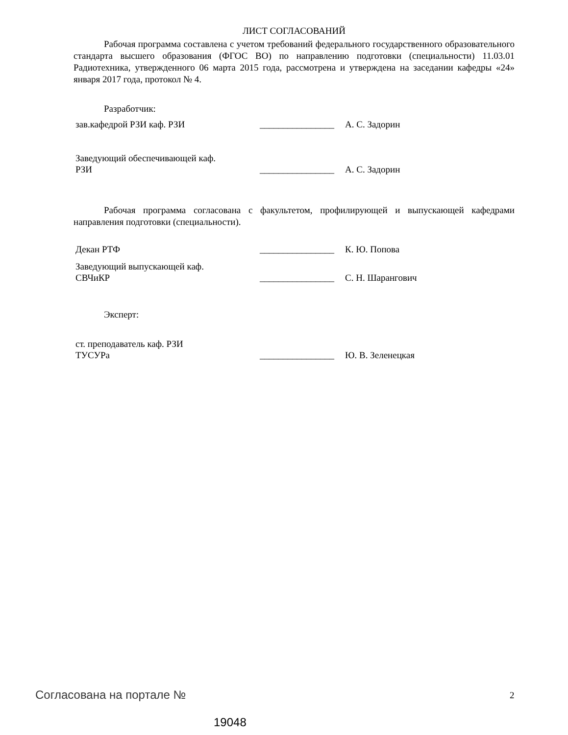ЛИСТ СОГЛАСОВАНИЙ
Рабочая программа составлена с учетом требований федерального государственного образовательного стандарта высшего образования (ФГОС ВО) по направлению подготовки (специальности) 11.03.01 Радиотехника, утвержденного 06 марта 2015 года, рассмотрена и утверждена на заседании кафедры «24» января 2017 года, протокол № 4.
Разработчик:
зав.кафедрой РЗИ каф. РЗИ ________________
А. С. Задорин
Заведующий обеспечивающей каф.
РЗИ
________________
А. С. Задорин
Рабочая программа согласована с факультетом, профилирующей и выпускающей кафедрами направления подготовки (специальности).
Декан РТФ ________________
К. Ю. Попова
Заведующий выпускающей каф.
СВЧиКР
________________
С. Н. Шарангович
Эксперт:
ст. преподаватель каф. РЗИ
ТУСУРа
________________
Ю. В. Зеленецкая
Согласована на портале № 2
19048